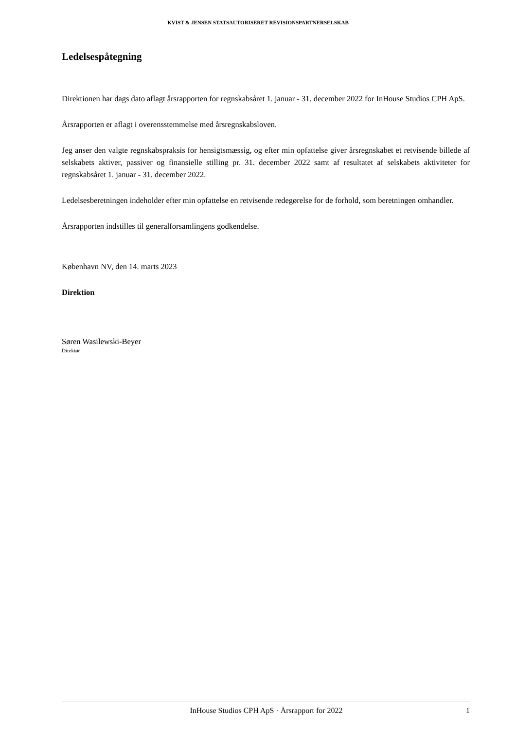KVIST & JENSEN STATSAUTORISERET REVISIONSPARTNERSELSKAB
Ledelsespåtegning
Direktionen har dags dato aflagt årsrapporten for regnskabsåret 1. januar - 31. december 2022 for InHouse Studios CPH ApS.
Årsrapporten er aflagt i overensstemmelse med årsregnskabsloven.
Jeg anser den valgte regnskabspraksis for hensigtsmæssig, og efter min opfattelse giver årsregnskabet et retvisende billede af selskabets aktiver, passiver og finansielle stilling pr. 31. december 2022 samt af resultatet af selskabets aktiviteter for regnskabsåret 1. januar - 31. december 2022.
Ledelsesberetningen indeholder efter min opfattelse en retvisende redegørelse for de forhold, som beretningen omhandler.
Årsrapporten indstilles til generalforsamlingens godkendelse.
København NV, den 14. marts 2023
Direktion
Søren Wasilewski-Beyer
Direktør
InHouse Studios CPH ApS · Årsrapport for 2022 1